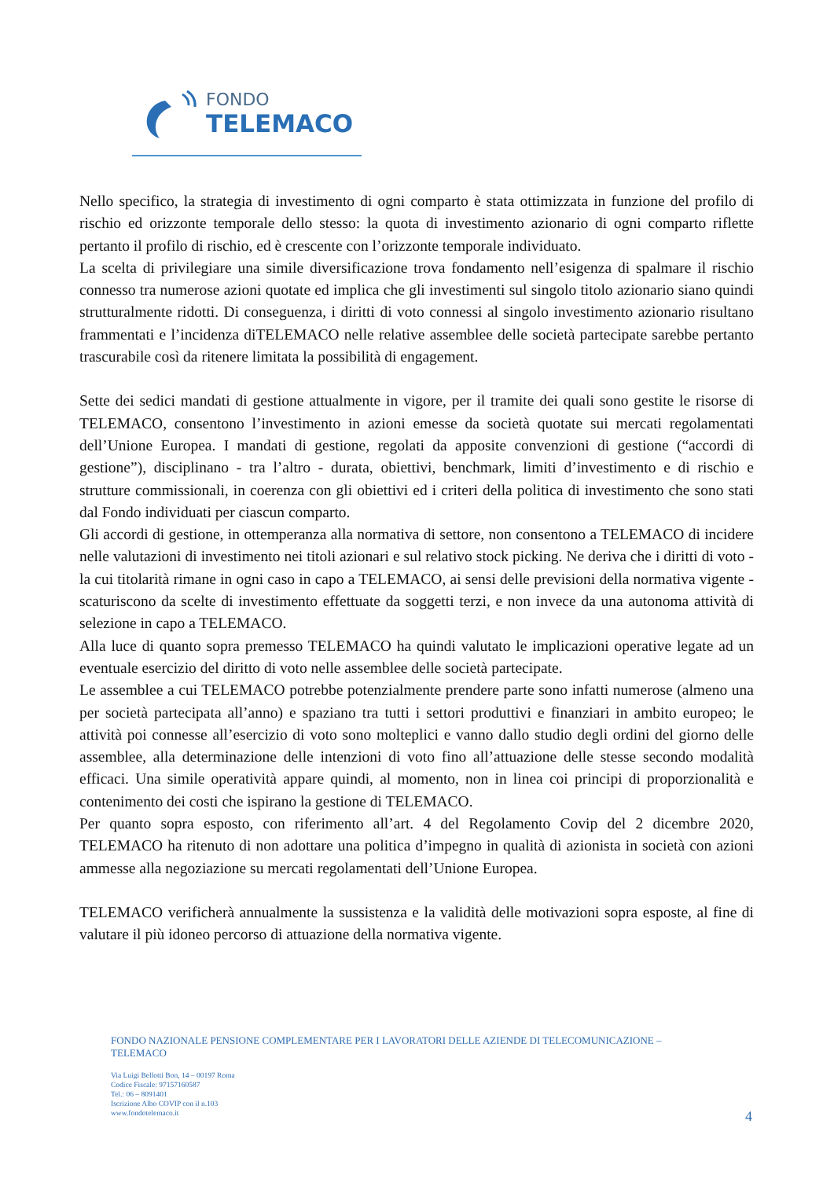FONDO
TELEMACO
Nello specifico, la strategia di investimento di ogni comparto è stata ottimizzata in funzione del profilo di rischio ed orizzonte temporale dello stesso: la quota di investimento azionario di ogni comparto riflette pertanto il profilo di rischio, ed è crescente con l’orizzonte temporale individuato.
La scelta di privilegiare una simile diversificazione trova fondamento nell’esigenza di spalmare il rischio connesso tra numerose azioni quotate ed implica che gli investimenti sul singolo titolo azionario siano quindi strutturalmente ridotti. Di conseguenza, i diritti di voto connessi al singolo investimento azionario risultano frammentati e l’incidenza diTELEMACO nelle relative assemblee delle società partecipate sarebbe pertanto trascurabile così da ritenere limitata la possibilità di engagement.
Sette dei sedici mandati di gestione attualmente in vigore, per il tramite dei quali sono gestite le risorse di TELEMACO, consentono l’investimento in azioni emesse da società quotate sui mercati regolamentati dell’Unione Europea. I mandati di gestione, regolati da apposite convenzioni di gestione (“accordi di gestione”), disciplinano - tra l’altro - durata, obiettivi, benchmark, limiti d’investimento e di rischio e strutture commissionali, in coerenza con gli obiettivi ed i criteri della politica di investimento che sono stati dal Fondo individuati per ciascun comparto.
Gli accordi di gestione, in ottemperanza alla normativa di settore, non consentono a TELEMACO di incidere nelle valutazioni di investimento nei titoli azionari e sul relativo stock picking. Ne deriva che i diritti di voto - la cui titolarità rimane in ogni caso in capo a TELEMACO, ai sensi delle previsioni della normativa vigente - scaturiscono da scelte di investimento effettuate da soggetti terzi, e non invece da una autonoma attività di selezione in capo a TELEMACO.
Alla luce di quanto sopra premesso TELEMACO ha quindi valutato le implicazioni operative legate ad un eventuale esercizio del diritto di voto nelle assemblee delle società partecipate.
Le assemblee a cui TELEMACO potrebbe potenzialmente prendere parte sono infatti numerose (almeno una per società partecipata all’anno) e spaziano tra tutti i settori produttivi e finanziari in ambito europeo; le attività poi connesse all’esercizio di voto sono molteplici e vanno dallo studio degli ordini del giorno delle assemblee, alla determinazione delle intenzioni di voto fino all’attuazione delle stesse secondo modalità efficaci. Una simile operatività appare quindi, al momento, non in linea coi principi di proporzionalità e contenimento dei costi che ispirano la gestione di TELEMACO.
Per quanto sopra esposto, con riferimento all’art. 4 del Regolamento Covip del 2 dicembre 2020, TELEMACO ha ritenuto di non adottare una politica d’impegno in qualità di azionista in società con azioni ammesse alla negoziazione su mercati regolamentati dell’Unione Europea.
TELEMACO verificherà annualmente la sussistenza e la validità delle motivazioni sopra esposte, al fine di valutare il più idoneo percorso di attuazione della normativa vigente.
FONDO NAZIONALE PENSIONE COMPLEMENTARE PER I LAVORATORI DELLE AZIENDE DI TELECOMUNICAZIONE –
TELEMACO
Via Luigi Bellotti Bon, 14 – 00197 Roma
Codice Fiscale: 97157160587
Tel.: 06 – 8091401
Iscrizione Albo COVIP con il n.103
www.fondotelemaco.it
4